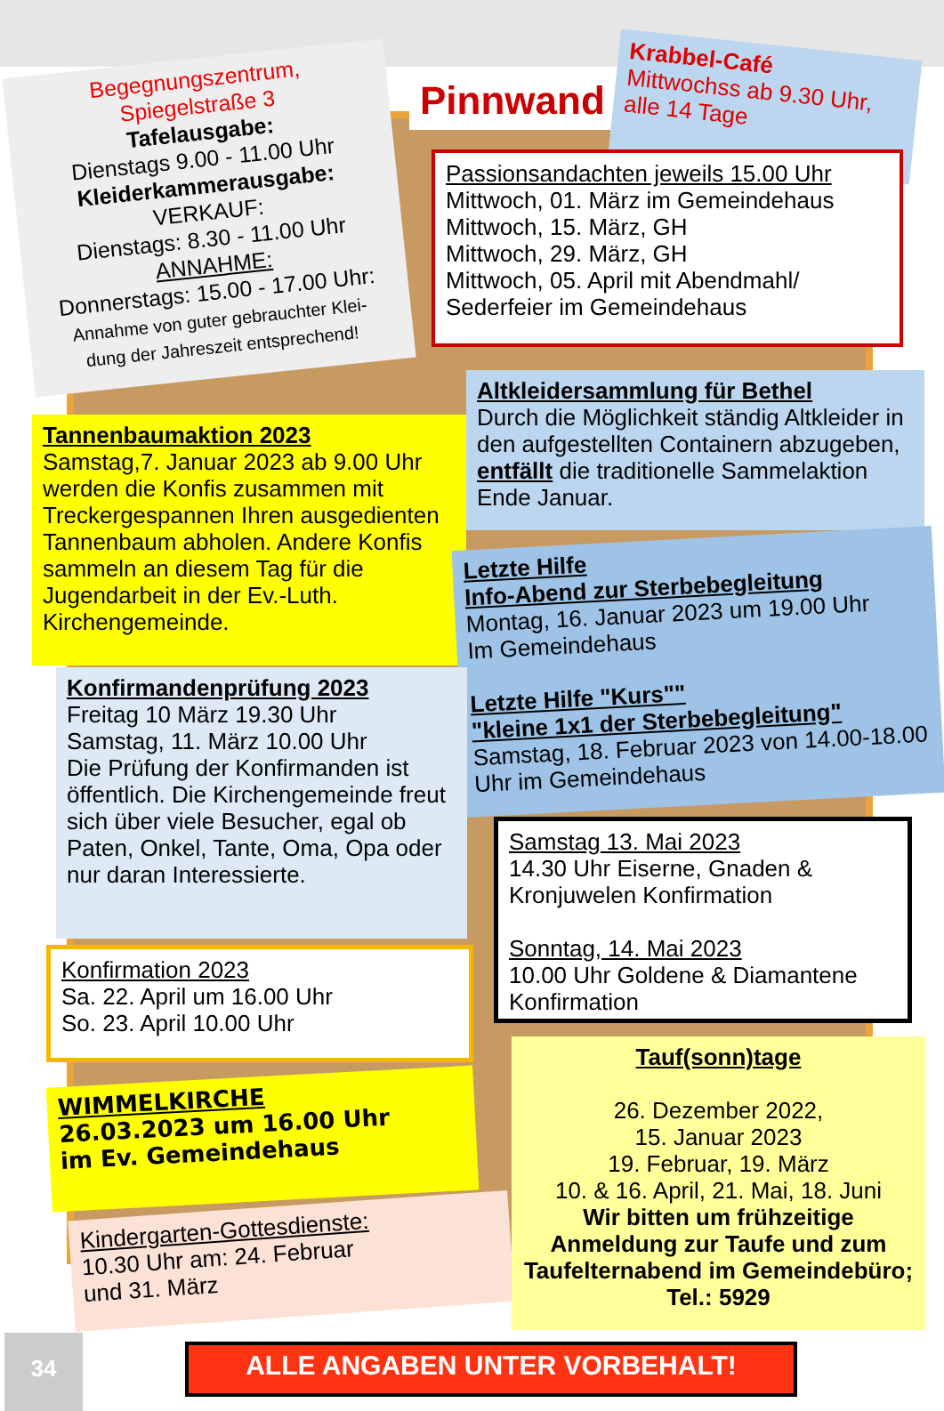Begegnungszentrum,
Spiegelstraße 3
Tafelausgabe:
Dienstags 9.00 - 11.00 Uhr
Kleiderkammerausgabe:
VERKAUF:
Dienstags: 8.30 - 11.00 Uhr
ANNAHME:
Donnerstags: 15.00 - 17.00 Uhr:
Annahme von guter gebrauchter Klei-
dung der Jahreszeit entsprechend!
Pinnwand
Krabbel-Café
Mittwochss ab 9.30 Uhr,
alle 14 Tage
Passionsandachten jeweils 15.00 Uhr
Mittwoch, 01. März im Gemeindehaus
Mittwoch, 15. März, GH
Mittwoch, 29. März, GH
Mittwoch, 05. April mit Abendmahl/
Sederfeier im Gemeindehaus
Tannenbaumaktion 2023
Samstag,7. Januar 2023 ab 9.00 Uhr werden die Konfis zusammen mit Treckergespannen Ihren ausgedienten Tannenbaum abholen. Andere Konfis sammeln an diesem Tag für die Jugendarbeit in der Ev.-Luth. Kirchengemeinde.
Altkleidersammlung für Bethel
Durch die Möglichkeit ständig Altkleider in den aufgestellten Containern abzugeben, entfällt die traditionelle Sammelaktion Ende Januar.
Letzte Hilfe
Info-Abend zur Sterbebegleitung
Montag, 16. Januar 2023 um 19.00 Uhr
Im Gemeindehaus
Letzte Hilfe "Kurs""
"kleine 1x1 der Sterbebegleitung"
Samstag, 18. Februar 2023 von 14.00-18.00 Uhr im Gemeindehaus
Konfirmandenprüfung 2023
Freitag 10 März 19.30 Uhr
Samstag, 11. März 10.00 Uhr
Die Prüfung der Konfirmanden ist öffentlich. Die Kirchengemeinde freut sich über viele Besucher, egal ob Paten, Onkel, Tante, Oma, Opa oder nur daran Interessierte.
Samstag 13. Mai 2023
14.30 Uhr Eiserne, Gnaden & Kronjuwelen Konfirmation
Sonntag, 14. Mai 2023
10.00 Uhr Goldene & Diamantene Konfirmation
Konfirmation 2023
Sa. 22. April um 16.00 Uhr
So. 23. April 10.00 Uhr
WIMMELKIRCHE
26.03.2023 um 16.00 Uhr
im Ev. Gemeindehaus
Kindergarten-Gottesdienste:
10.30 Uhr am: 24. Februar
und 31. März
Tauf(sonn)tage
26. Dezember 2022,
15. Januar 2023
19. Februar, 19. März
10. & 16. April, 21. Mai, 18. Juni
Wir bitten um frühzeitige Anmeldung zur Taufe und zum Taufelternabend im Gemeindebüro; Tel.: 5929
34 ALLE ANGABEN UNTER VORBEHALT!